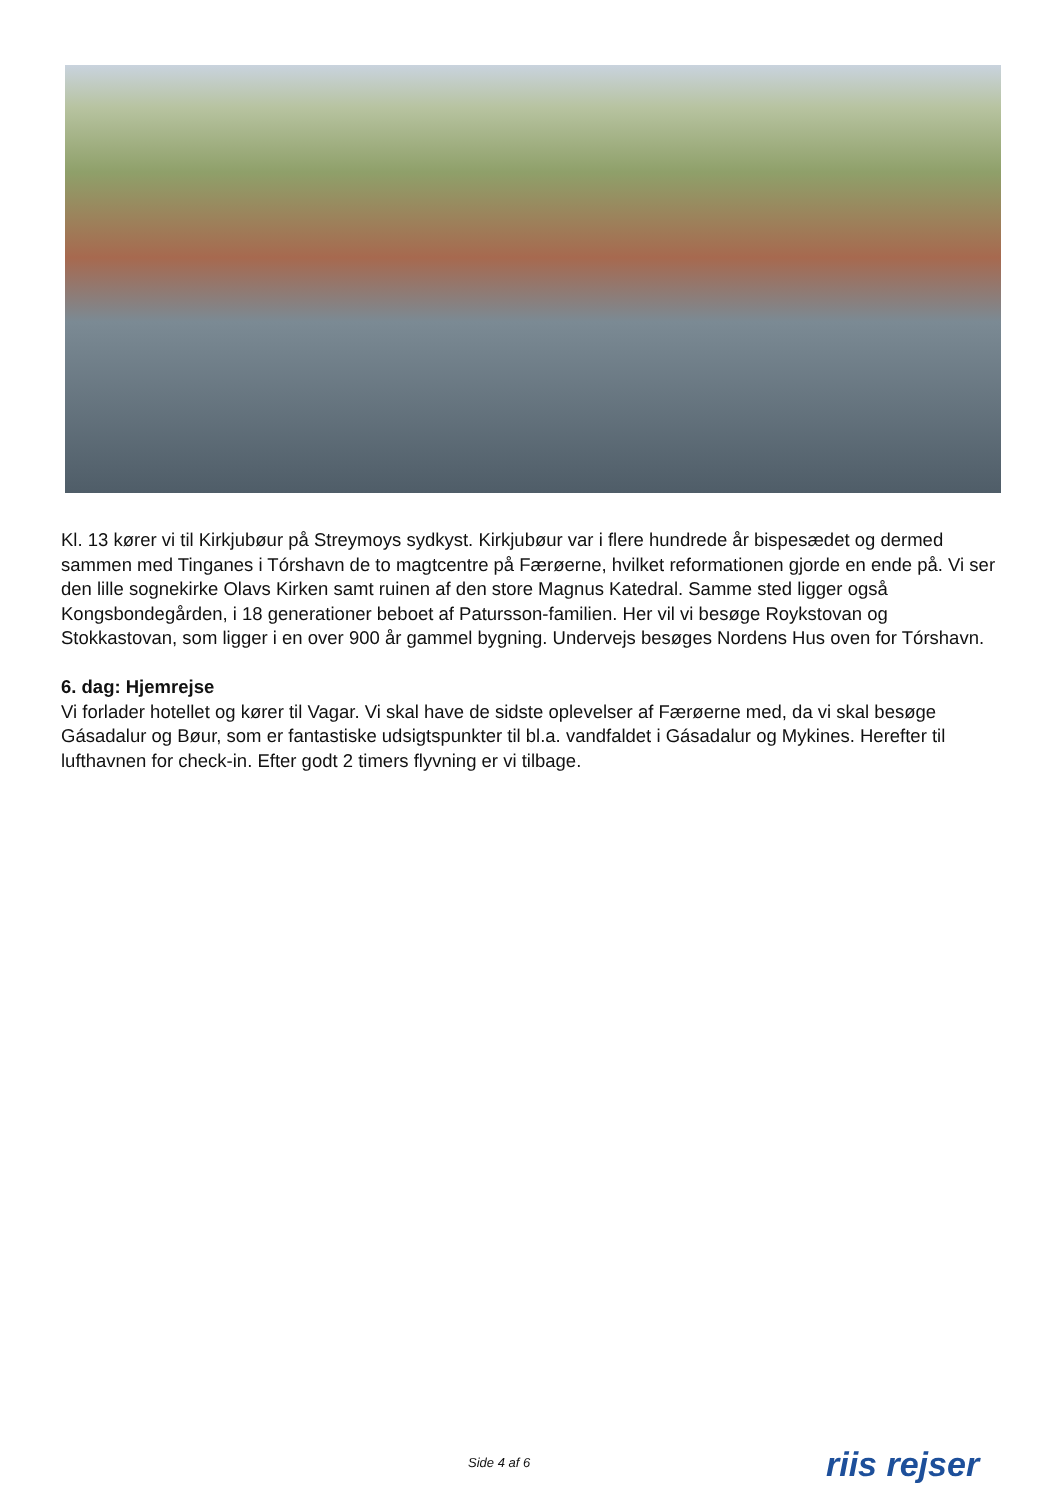Kl. 13 kører vi til Kirkjubøur på Streymoys sydkyst. Kirkjubøur var i flere hundrede år bispesædet og dermed sammen med Tinganes i Tórshavn de to magtcentre på Færøerne, hvilket reformationen gjorde en ende på. Vi ser den lille sognekirke Olavs Kirken samt ruinen af den store Magnus Katedral. Samme sted ligger også Kongsbondegården, i 18 generationer beboet af Patursson-familien. Her vil vi besøge Roykstovan og Stokkastovan, som ligger i en over 900 år gammel bygning. Undervejs besøges Nordens Hus oven for Tórshavn.
6. dag: Hjemrejse
Vi forlader hotellet og kører til Vagar. Vi skal have de sidste oplevelser af Færøerne med, da vi skal besøge Gásadalur og Bøur, som er fantastiske udsigtspunkter til bl.a. vandfaldet i Gásadalur og Mykines. Herefter til lufthavnen for check-in. Efter godt 2 timers flyvning er vi tilbage.
Side 4 af 6 riis rejser